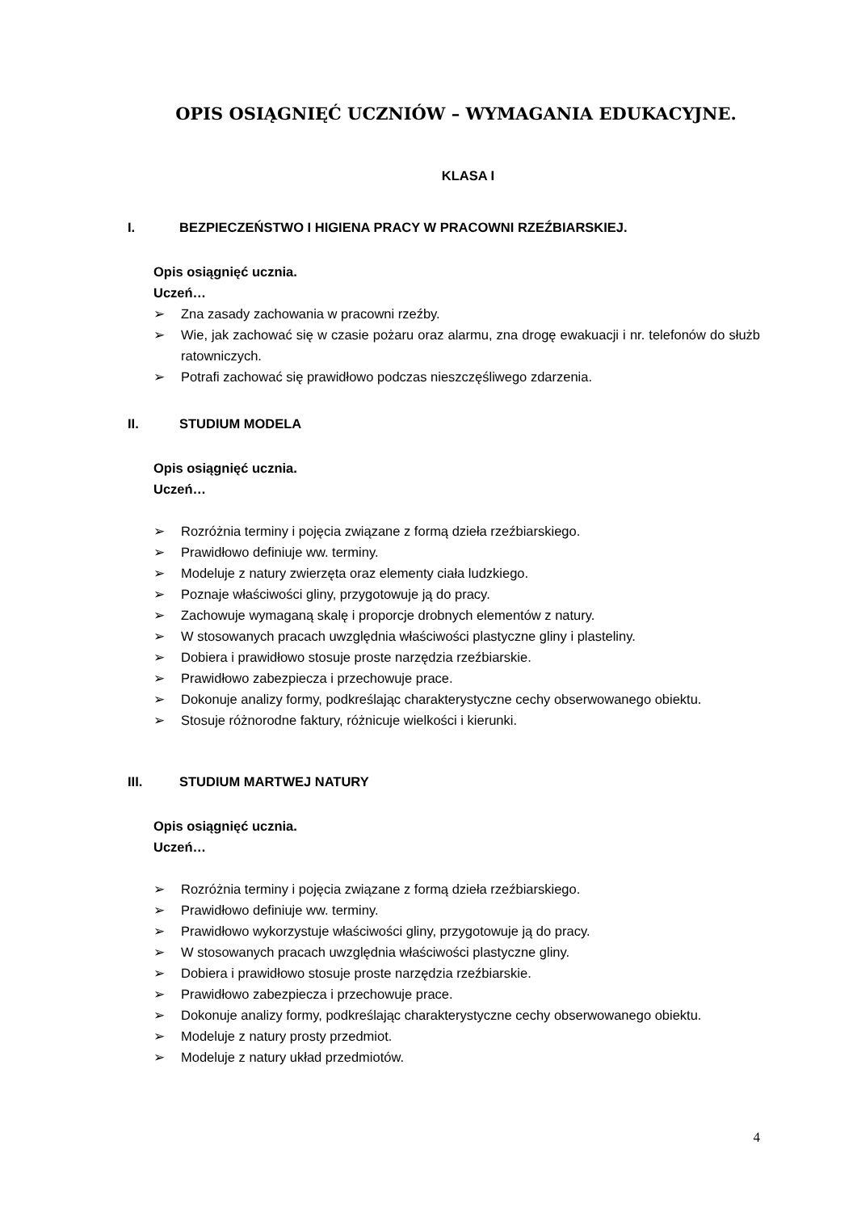OPIS OSIĄGNIĘĆ UCZNIÓW – WYMAGANIA EDUKACYJNE.
KLASA I
I. BEZPIECZEŃSTWO I HIGIENA PRACY W PRACOWNI RZEŹBIARSKIEJ.
Opis osiągnięć ucznia.
Uczeń…
Zna zasady zachowania w pracowni rzeźby.
Wie, jak zachować się w czasie pożaru oraz alarmu, zna drogę ewakuacji i nr. telefonów do służb ratowniczych.
Potrafi zachować się prawidłowo podczas nieszczęśliwego zdarzenia.
II. STUDIUM MODELA
Opis osiągnięć ucznia.
Uczeń…
Rozróżnia terminy i pojęcia związane z formą dzieła rzeźbiarskiego.
Prawidłowo definiuje ww. terminy.
Modeluje z natury zwierzęta oraz elementy ciała ludzkiego.
Poznaje właściwości gliny, przygotowuje ją do pracy.
Zachowuje wymaganą skalę i proporcje drobnych elementów z natury.
W stosowanych pracach uwzględnia właściwości plastyczne gliny i plasteliny.
Dobiera i prawidłowo stosuje proste narzędzia rzeźbiarskie.
Prawidłowo zabezpiecza i przechowuje prace.
Dokonuje analizy formy, podkreślając charakterystyczne cechy obserwowanego obiektu.
Stosuje różnorodne faktury, różnicuje wielkości i kierunki.
III. STUDIUM MARTWEJ NATURY
Opis osiągnięć ucznia.
Uczeń…
Rozróżnia terminy i pojęcia związane z formą dzieła rzeźbiarskiego.
Prawidłowo definiuje ww. terminy.
Prawidłowo wykorzystuje właściwości gliny, przygotowuje ją do pracy.
W stosowanych pracach uwzględnia właściwości plastyczne gliny.
Dobiera i prawidłowo stosuje proste narzędzia rzeźbiarskie.
Prawidłowo zabezpiecza i przechowuje prace.
Dokonuje analizy formy, podkreślając charakterystyczne cechy obserwowanego obiektu.
Modeluje z natury prosty przedmiot.
Modeluje z natury układ przedmiotów.
4